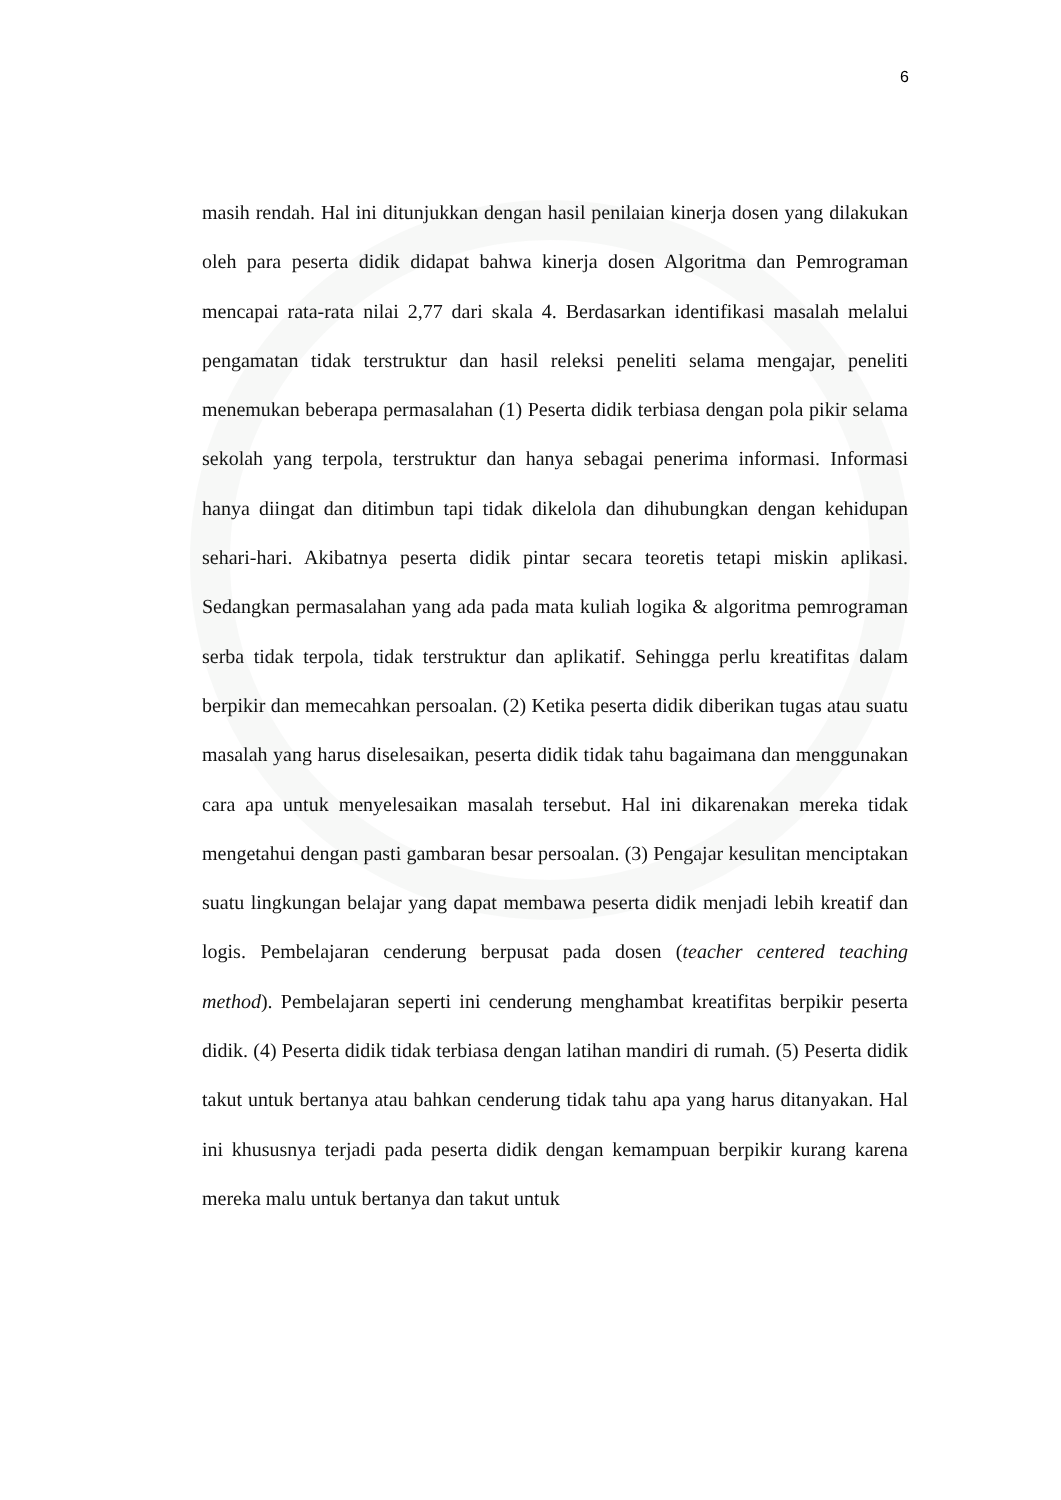6
masih rendah. Hal ini ditunjukkan dengan hasil penilaian kinerja dosen yang dilakukan oleh para peserta didik didapat bahwa kinerja dosen Algoritma dan Pemrograman mencapai rata-rata nilai 2,77 dari skala 4. Berdasarkan identifikasi masalah melalui pengamatan tidak terstruktur dan hasil releksi peneliti selama mengajar, peneliti menemukan beberapa permasalahan (1) Peserta didik terbiasa dengan pola pikir selama sekolah yang terpola, terstruktur dan hanya sebagai penerima informasi. Informasi hanya diingat dan ditimbun tapi tidak dikelola dan dihubungkan dengan kehidupan sehari-hari. Akibatnya peserta didik pintar secara teoretis tetapi miskin aplikasi. Sedangkan permasalahan yang ada pada mata kuliah logika & algoritma pemrograman serba tidak terpola, tidak terstruktur dan aplikatif. Sehingga perlu kreatifitas dalam berpikir dan memecahkan persoalan. (2) Ketika peserta didik diberikan tugas atau suatu masalah yang harus diselesaikan, peserta didik tidak tahu bagaimana dan menggunakan cara apa untuk menyelesaikan masalah tersebut. Hal ini dikarenakan mereka tidak mengetahui dengan pasti gambaran besar persoalan. (3) Pengajar kesulitan menciptakan suatu lingkungan belajar yang dapat membawa peserta didik menjadi lebih kreatif dan logis. Pembelajaran cenderung berpusat pada dosen (teacher centered teaching method). Pembelajaran seperti ini cenderung menghambat kreatifitas berpikir peserta didik. (4) Peserta didik tidak terbiasa dengan latihan mandiri di rumah. (5) Peserta didik takut untuk bertanya atau bahkan cenderung tidak tahu apa yang harus ditanyakan. Hal ini khususnya terjadi pada peserta didik dengan kemampuan berpikir kurang karena mereka malu untuk bertanya dan takut untuk